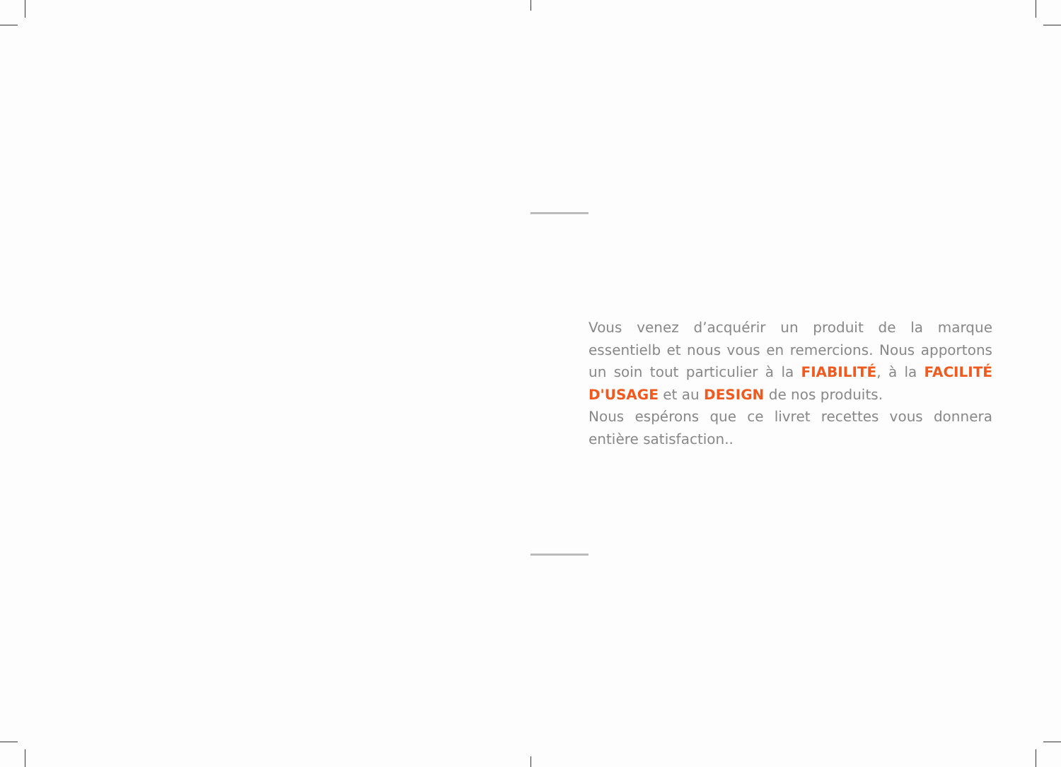Vous venez d’acquérir un produit de la marque essentielb et nous vous en remercions. Nous apportons un soin tout particulier à la FIABILITÉ, à la FACILITÉ D'USAGE et au DESIGN de nos produits.
Nous espérons que ce livret recettes vous donnera entière satisfaction..